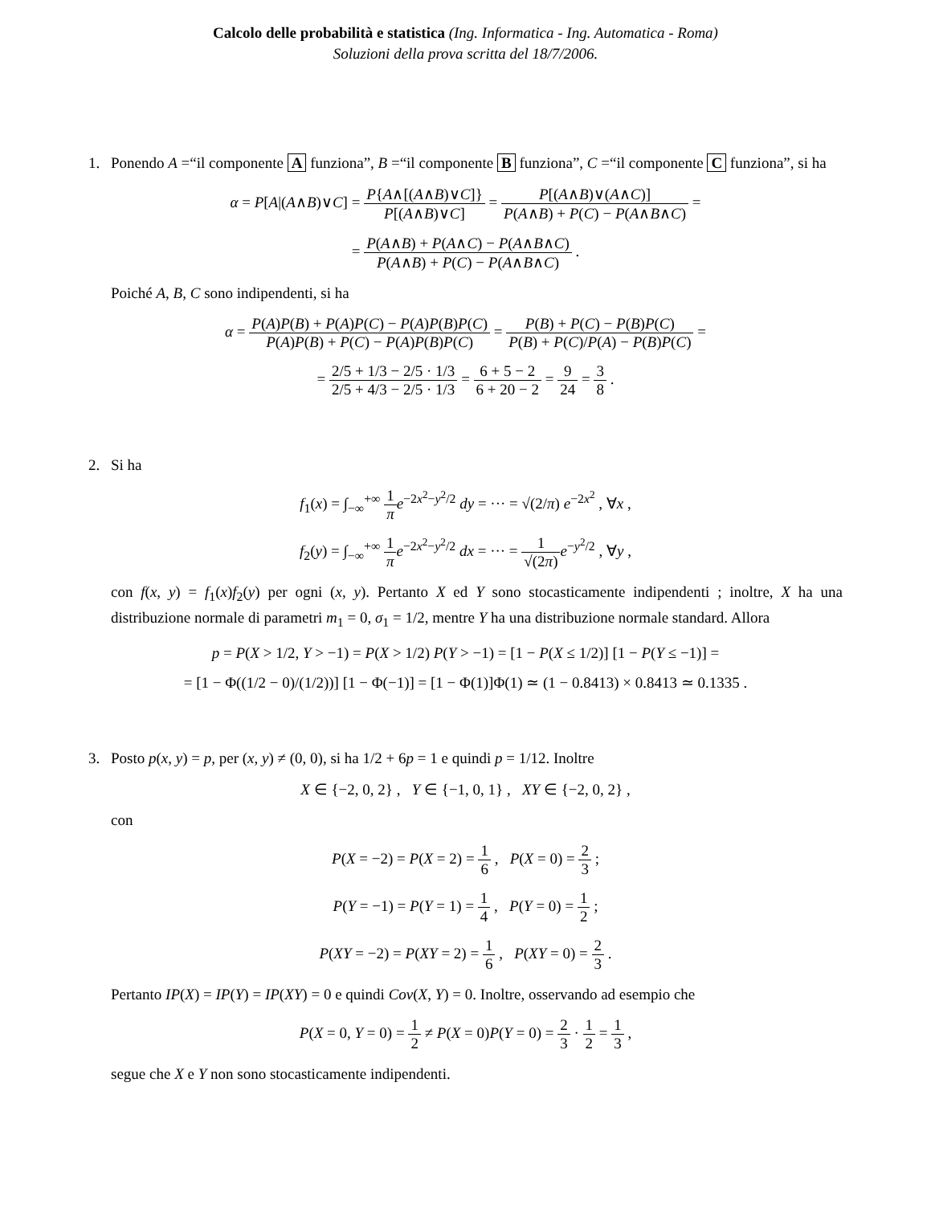Calcolo delle probabilità e statistica (Ing. Informatica - Ing. Automatica - Roma)
Soluzioni della prova scritta del 18/7/2006.
1. Ponendo A =“il componente A funziona”, B =“il componente B funziona”, C =“il componente C funziona”, si ha
α = P[A|(A∧B)∨C] = P{A∧[(A∧B)∨C]} P[(A∧B)∨C] = P[(A∧B)∨(A∧C)] P(A∧B) + P(C) − P(A∧B∧C) =
= P(A∧B) + P(A∧C) − P(A∧B∧C) P(A∧B) + P(C) − P(A∧B∧C) .
Poiché A, B, C sono indipendenti, si ha
α = P(A)P(B) + P(A)P(C) − P(A)P(B)P(C) P(A)P(B) + P(C) − P(A)P(B)P(C) = P(B) + P(C) − P(B)P(C) P(B) + P(C)/P(A) − P(B)P(C) =
= 2/5 + 1/3 − 2/5 · 1/3 2/5 + 4/3 − 2/5 · 1/3 = 6 + 5 − 2 6 + 20 − 2 = 9 24 = 3 8 .
2. Si ha
f<sub>1</sub>(x) = ∫<sub>−∞</sub><sup>+∞</sup> 1 π e<sup>−2x<sup>2</sup>−y<sup>2</sup>/2</sup> dy = ··· = √(2/π) e<sup>−2x<sup>2</sup></sup> , ∀x ,
f<sub>2</sub>(y) = ∫<sub>−∞</sub><sup>+∞</sup> 1 π e<sup>−2x<sup>2</sup>−y<sup>2</sup>/2</sup> dx = ··· = 1 √(2π) e<sup>−y<sup>2</sup>/2</sup> , ∀y ,
con f(x, y) = f<sub>1</sub>(x)f<sub>2</sub>(y) per ogni (x, y). Pertanto X ed Y sono stocasticamente indipendenti ; inoltre, X ha una distribuzione normale di parametri m<sub>1</sub> = 0, σ<sub>1</sub> = 1/2, mentre Y ha una distribuzione normale standard. Allora
p = P(X > 1/2, Y > −1) = P(X > 1/2) P(Y > −1) = [1 − P(X ≤ 1/2)] [1 − P(Y ≤ −1)] =
= [1 − Φ((1/2 − 0)/(1/2))] [1 − Φ(−1)] = [1 − Φ(1)]Φ(1) ≃ (1 − 0.8413) × 0.8413 ≃ 0.1335 .
3. Posto p(x, y) = p, per (x, y) ≠ (0, 0), si ha 1/2 + 6p = 1 e quindi p = 1/12. Inoltre
X ∈ {−2, 0, 2} , Y ∈ {−1, 0, 1} , XY ∈ {−2, 0, 2} ,
con
P(X = −2) = P(X = 2) = 1 6 , P(X = 0) = 2 3 ;
P(Y = −1) = P(Y = 1) = 1 4 , P(Y = 0) = 1 2 ;
P(XY = −2) = P(XY = 2) = 1 6 , P(XY = 0) = 2 3 .
Pertanto IP(X) = IP(Y) = IP(XY) = 0 e quindi Cov(X, Y) = 0. Inoltre, osservando ad esempio che
P(X = 0, Y = 0) = 1 2 ≠ P(X = 0)P(Y = 0) = 2 3 · 1 2 = 1 3 ,
segue che X e Y non sono stocasticamente indipendenti.